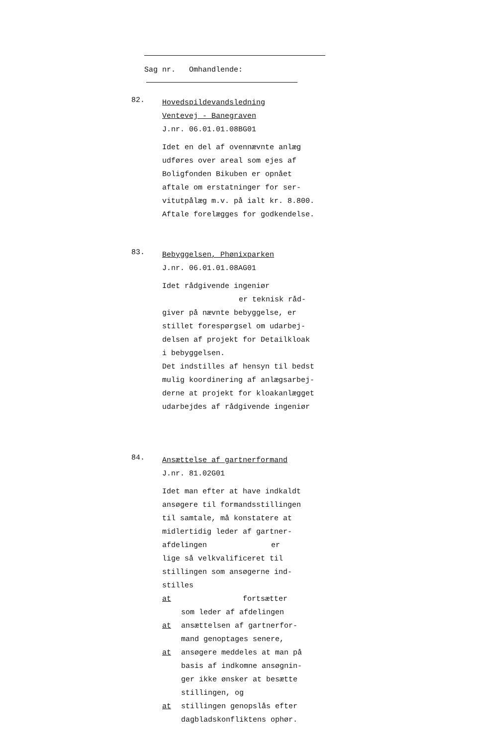Sag nr. Omhandlende:
82.
Hovedspildevandsledning
Ventevej - Banegraven
J.nr. 06.01.01.08BG01
Idet en del af ovennævnte anlæg
udføres over areal som ejes af
Boligfonden Bikuben er opnået
aftale om erstatninger for ser-
vitutpålæg m.v. på ialt kr. 8.800.
Aftale forelægges for godkendelse.
83.
Bebyggelsen, Phønixparken
J.nr. 06.01.01.08AG01
Idet rådgivende ingeniør
er teknisk råd-
giver på nævnte bebyggelse, er
stillet forespørgsel om udarbej-
delsen af projekt for Detailkloak
i bebyggelsen.
Det indstilles af hensyn til bedst
mulig koordinering af anlægsarbej-
derne at projekt for kloakanlægget
udarbejdes af rådgivende ingeniør
84.
Ansættelse af gartnerformand
J.nr. 81.02G01
Idet man efter at have indkaldt
ansøgere til formandsstillingen
til samtale, må konstatere at
midlertidig leder af gartner-
afdelingen er
lige så velkvalificeret til
stillingen som ansøgerne ind-
stilles
at fortsætter
som leder af afdelingen
at ansættelsen af gartnerfor-
mand genoptages senere,
at ansøgere meddeles at man på
basis af indkomne ansøgnin-
ger ikke ønsker at besætte
stillingen, og
at stillingen genopslås efter
dagbladskonfliktens ophør.